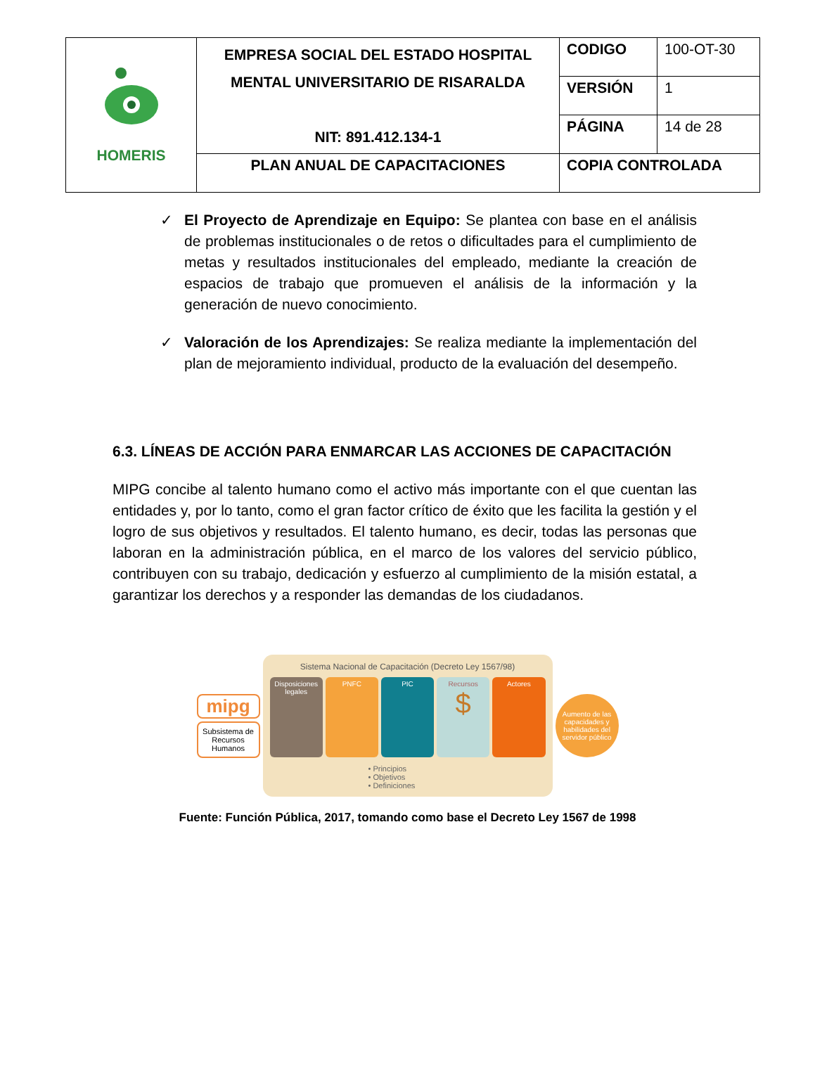| HOMERIS | EMPRESA SOCIAL DEL ESTADO HOSPITAL MENTAL UNIVERSITARIO DE RISARALDA NIT: 891.412.134-1 | CODIGO | 100-OT-30 |
| | | VERSIÓN | 1 |
| | | PÁGINA | 14 de 28 |
| | PLAN ANUAL DE CAPACITACIONES | COPIA CONTROLADA | |
✓ El Proyecto de Aprendizaje en Equipo: Se plantea con base en el análisis de problemas institucionales o de retos o dificultades para el cumplimiento de metas y resultados institucionales del empleado, mediante la creación de espacios de trabajo que promueven el análisis de la información y la generación de nuevo conocimiento.
✓ Valoración de los Aprendizajes: Se realiza mediante la implementación del plan de mejoramiento individual, producto de la evaluación del desempeño.
6.3. LÍNEAS DE ACCIÓN PARA ENMARCAR LAS ACCIONES DE CAPACITACIÓN
MIPG concibe al talento humano como el activo más importante con el que cuentan las entidades y, por lo tanto, como el gran factor crítico de éxito que les facilita la gestión y el logro de sus objetivos y resultados. El talento humano, es decir, todas las personas que laboran en la administración pública, en el marco de los valores del servicio público, contribuyen con su trabajo, dedicación y esfuerzo al cumplimiento de la misión estatal, a garantizar los derechos y a responder las demandas de los ciudadanos.
mipg
Subsistema de Recursos Humanos
Sistema Nacional de Capacitación (Decreto Ley 1567/98)
Disposiciones legales PNFC PIC Recursos
$
Actores
• Principios
• Objetivos
• Definiciones
Aumento de las capacidades y habilidades del servidor público
Fuente: Función Pública, 2017, tomando como base el Decreto Ley 1567 de 1998